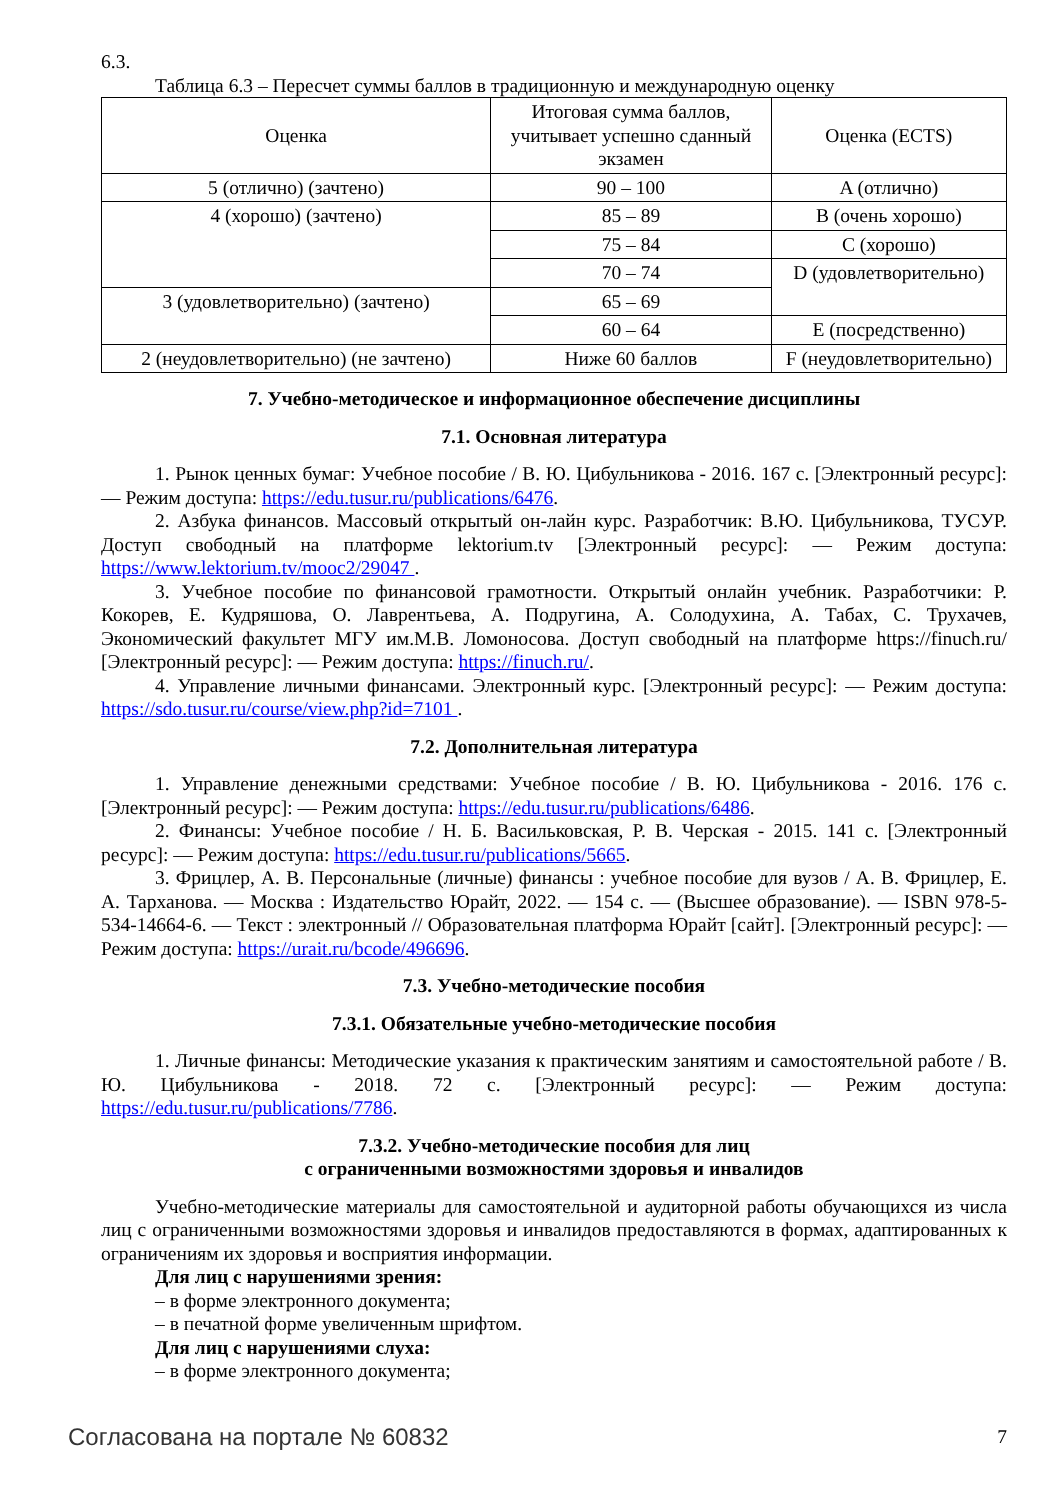6.3.
Таблица 6.3 – Пересчет суммы баллов в традиционную и международную оценку
| Оценка | Итоговая сумма баллов, учитывает успешно сданный экзамен | Оценка (ECTS) |
| 5 (отлично) (зачтено) | 90 – 100 | A (отлично) |
| 4 (хорошо) (зачтено) | 85 – 89 | B (очень хорошо) |
| | 75 – 84 | C (хорошо) |
| | 70 – 74 | D (удовлетворительно) |
| 3 (удовлетворительно) (зачтено) | 65 – 69 | |
| | 60 – 64 | E (посредственно) |
| 2 (неудовлетворительно) (не зачтено) | Ниже 60 баллов | F (неудовлетворительно) |
7. Учебно-методическое и информационное обеспечение дисциплины
7.1. Основная литература
1. Рынок ценных бумаг: Учебное пособие / В. Ю. Цибульникова - 2016. 167 с. [Электронный ресурс]: — Режим доступа: https://edu.tusur.ru/publications/6476.
2. Азбука финансов. Массовый открытый он-лайн курс. Разработчик: В.Ю. Цибульникова, ТУСУР. Доступ свободный на платформе lektorium.tv [Электронный ресурс]: — Режим доступа: https://www.lektorium.tv/mooc2/29047 .
3. Учебное пособие по финансовой грамотности. Открытый онлайн учебник. Разработчики: Р. Кокорев, Е. Кудряшова, О. Лаврентьева, А. Подругина, А. Солодухина, А. Табах, С. Трухачев, Экономический факультет МГУ им.М.В. Ломоносова. Доступ свободный на платформе https://finuch.ru/ [Электронный ресурс]: — Режим доступа: https://finuch.ru/.
4. Управление личными финансами. Электронный курс. [Электронный ресурс]: — Режим доступа: https://sdo.tusur.ru/course/view.php?id=7101 .
7.2. Дополнительная литература
1. Управление денежными средствами: Учебное пособие / В. Ю. Цибульникова - 2016. 176 с. [Электронный ресурс]: — Режим доступа: https://edu.tusur.ru/publications/6486.
2. Финансы: Учебное пособие / Н. Б. Васильковская, Р. В. Черская - 2015. 141 с. [Электронный ресурс]: — Режим доступа: https://edu.tusur.ru/publications/5665.
3. Фрицлер, А. В. Персональные (личные) финансы : учебное пособие для вузов / А. В. Фрицлер, Е. А. Тарханова. — Москва : Издательство Юрайт, 2022. — 154 с. — (Высшее образование). — ISBN 978-5-534-14664-6. — Текст : электронный // Образовательная платформа Юрайт [сайт]. [Электронный ресурс]: — Режим доступа: https://urait.ru/bcode/496696.
7.3. Учебно-методические пособия
7.3.1. Обязательные учебно-методические пособия
1. Личные финансы: Методические указания к практическим занятиям и самостоятельной работе / В. Ю. Цибульникова - 2018. 72 с. [Электронный ресурс]: — Режим доступа: https://edu.tusur.ru/publications/7786.
7.3.2. Учебно-методические пособия для лиц
с ограниченными возможностями здоровья и инвалидов
Учебно-методические материалы для самостоятельной и аудиторной работы обучающихся из числа лиц с ограниченными возможностями здоровья и инвалидов предоставляются в формах, адаптированных к ограничениям их здоровья и восприятия информации.
Для лиц с нарушениями зрения:
– в форме электронного документа;
– в печатной форме увеличенным шрифтом.
Для лиц с нарушениями слуха:
– в форме электронного документа;
Согласована на портале № 60832 7